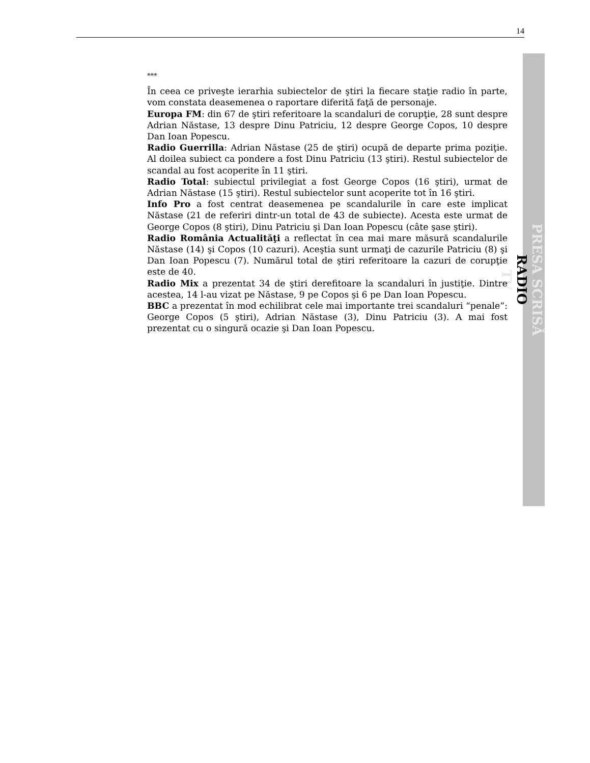14
PRESA SCRISĂ
RADIO
TV
***
În ceea ce priveşte ierarhia subiectelor de ştiri la fiecare staţie radio în parte, vom constata deasemenea o raportare diferită faţă de personaje.
Europa FM: din 67 de ştiri referitoare la scandaluri de corupţie, 28 sunt despre Adrian Năstase, 13 despre Dinu Patriciu, 12 despre George Copos, 10 despre Dan Ioan Popescu.
Radio Guerrilla: Adrian Năstase (25 de ştiri) ocupă de departe prima poziţie. Al doilea subiect ca pondere a fost Dinu Patriciu (13 ştiri). Restul subiectelor de scandal au fost acoperite în 11 ştiri.
Radio Total: subiectul privilegiat a fost George Copos (16 ştiri), urmat de Adrian Năstase (15 ştiri). Restul subiectelor sunt acoperite tot în 16 ştiri.
Info Pro a fost centrat deasemenea pe scandalurile în care este implicat Năstase (21 de referiri dintr-un total de 43 de subiecte). Acesta este urmat de George Copos (8 ştiri), Dinu Patriciu şi Dan Ioan Popescu (câte şase ştiri).
Radio România Actualităţi a reflectat în cea mai mare măsură scandalurile Năstase (14) şi Copos (10 cazuri). Aceştia sunt urmaţi de cazurile Patriciu (8) şi Dan Ioan Popescu (7). Numărul total de ştiri referitoare la cazuri de corupţie este de 40.
Radio Mix a prezentat 34 de ştiri derefitoare la scandaluri în justiţie. Dintre acestea, 14 l-au vizat pe Năstase, 9 pe Copos şi 6 pe Dan Ioan Popescu.
BBC a prezentat în mod echilibrat cele mai importante trei scandaluri “penale”: George Copos (5 ştiri), Adrian Năstase (3), Dinu Patriciu (3). A mai fost prezentat cu o singură ocazie şi Dan Ioan Popescu.